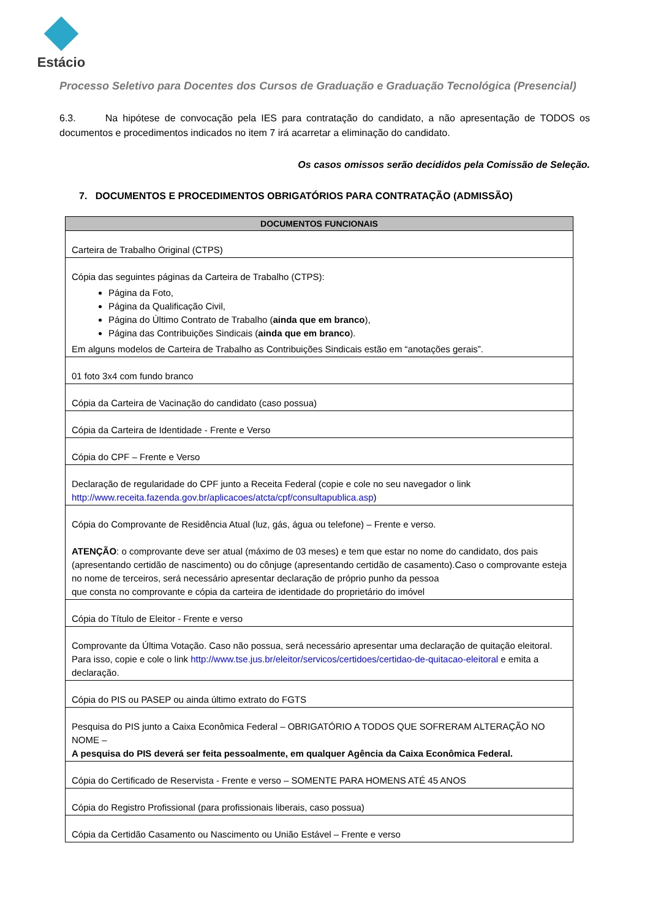Estácio
Processo Seletivo para Docentes dos Cursos de Graduação e Graduação Tecnológica (Presencial)
6.3. Na hipótese de convocação pela IES para contratação do candidato, a não apresentação de TODOS os documentos e procedimentos indicados no item 7 irá acarretar a eliminação do candidato.
Os casos omissos serão decididos pela Comissão de Seleção.
7. DOCUMENTOS E PROCEDIMENTOS OBRIGATÓRIOS PARA CONTRATAÇÃO (ADMISSÃO)
| DOCUMENTOS FUNCIONAIS |
| --- |
| Carteira de Trabalho Original (CTPS) |
| Cópia das seguintes páginas da Carteira de Trabalho (CTPS): Página da Foto, Página da Qualificação Civil, Página do Último Contrato de Trabalho ( ainda que em branco ), Página das Contribuições Sindicais ( ainda que em branco ). Em alguns modelos de Carteira de Trabalho as Contribuições Sindicais estão em “anotações gerais”. |
| 01 foto 3x4 com fundo branco |
| Cópia da Carteira de Vacinação do candidato (caso possua) |
| Cópia da Carteira de Identidade - Frente e Verso |
| Cópia do CPF – Frente e Verso |
| Declaração de regularidade do CPF junto a Receita Federal (copie e cole no seu navegador o link http://www.receita.fazenda.gov.br/aplicacoes/atcta/cpf/consultapublica.asp ) |
| Cópia do Comprovante de Residência Atual (luz, gás, água ou telefone) – Frente e verso. ATENÇÃO : o comprovante deve ser atual (máximo de 03 meses) e tem que estar no nome do candidato, dos pais (apresentando certidão de nascimento) ou do cônjuge (apresentando certidão de casamento).Caso o comprovante esteja no nome de terceiros, será necessário apresentar declaração de próprio punho da pessoa que consta no comprovante e cópia da carteira de identidade do proprietário do imóvel |
| Cópia do Título de Eleitor - Frente e verso |
| Comprovante da Última Votação. Caso não possua, será necessário apresentar uma declaração de quitação eleitoral. Para isso, copie e cole o link http://www.tse.jus.br/eleitor/servicos/certidoes/certidao-de-quitacao-eleitoral e emita a declaração. |
| Cópia do PIS ou PASEP ou ainda último extrato do FGTS |
| Pesquisa do PIS junto a Caixa Econômica Federal – OBRIGATÓRIO A TODOS QUE SOFRERAM ALTERAÇÃO NO NOME – A pesquisa do PIS deverá ser feita pessoalmente, em qualquer Agência da Caixa Econômica Federal. |
| Cópia do Certificado de Reservista - Frente e verso – SOMENTE PARA HOMENS ATÉ 45 ANOS |
| Cópia do Registro Profissional (para profissionais liberais, caso possua) |
| Cópia da Certidão Casamento ou Nascimento ou União Estável – Frente e verso |